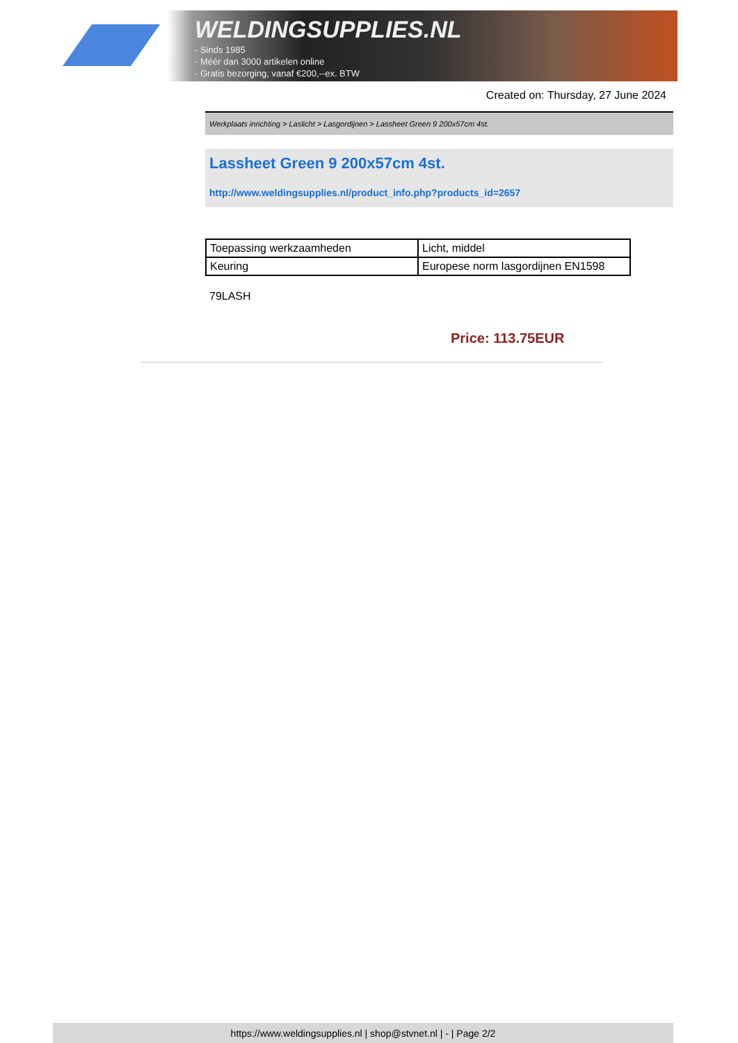WELDINGSUPPLIES.NL
- Sinds 1985
- Méér dan 3000 artikelen online
- Gratis bezorging, vanaf €200,--ex. BTW
Created on: Thursday, 27 June 2024
Werkplaats inrichting > Laslicht > Lasgordijnen > Lassheet Green 9 200x57cm 4st.
Lassheet Green 9 200x57cm 4st.
http://www.weldingsupplies.nl/product_info.php?products_id=2657
| Toepassing werkzaamheden | Licht, middel |
| Keuring | Europese norm lasgordijnen EN1598 |
79LASH
Price: 113.75EUR
https://www.weldingsupplies.nl | shop@stvnet.nl | - | Page 2/2